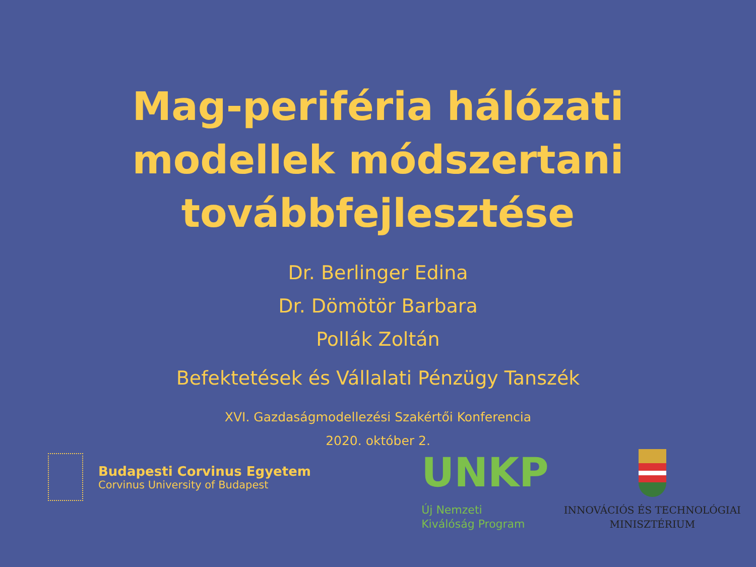Mag-periféria hálózati
modellek módszertani
továbbfejlesztése
Dr. Berlinger Edina
Dr. Dömötör Barbara
Pollák Zoltán
Befektetések és Vállalati Pénzügy Tanszék
XVI. Gazdaságmodellezési Szakértői Konferencia
2020. október 2.
Budapesti Corvinus Egyetem
Corvinus University of Budapest
UNKP
Új Nemzeti
Kiválóság Program
INNOVÁCIÓS ÉS TECHNOLÓGIAI
MINISZTÉRIUM